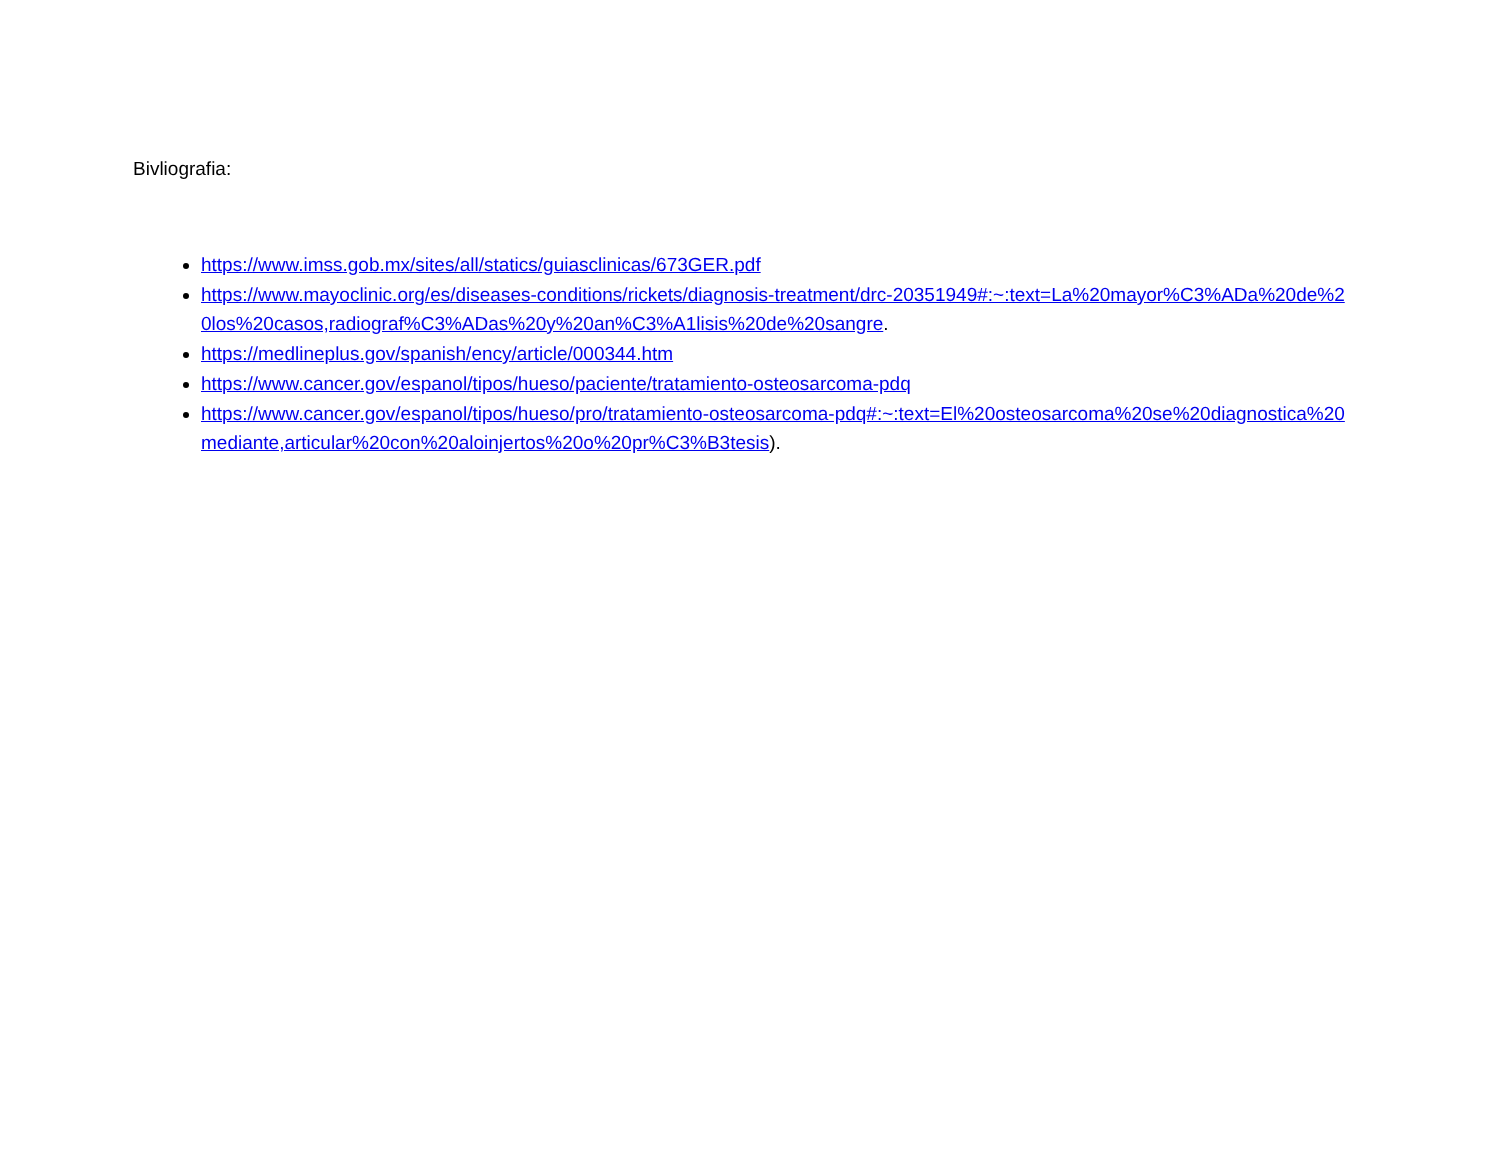Bivliografia:
https://www.imss.gob.mx/sites/all/statics/guiasclinicas/673GER.pdf
https://www.mayoclinic.org/es/diseases-conditions/rickets/diagnosis-treatment/drc-20351949#:~:text=La%20mayor%C3%ADa%20de%20los%20casos,radiograf%C3%ADas%20y%20an%C3%A1lisis%20de%20sangre.
https://medlineplus.gov/spanish/ency/article/000344.htm
https://www.cancer.gov/espanol/tipos/hueso/paciente/tratamiento-osteosarcoma-pdq
https://www.cancer.gov/espanol/tipos/hueso/pro/tratamiento-osteosarcoma-pdq#:~:text=El%20osteosarcoma%20se%20diagnostica%20mediante,articular%20con%20aloinjertos%20o%20pr%C3%B3tesis).